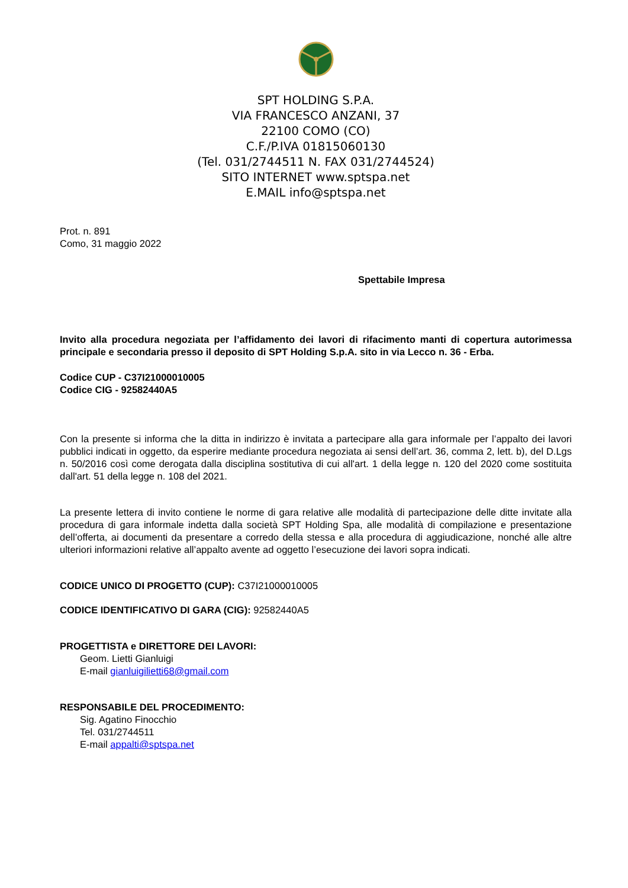SPT HOLDING S.P.A.
VIA FRANCESCO ANZANI, 37
22100 COMO (CO)
C.F./P.IVA 01815060130
(Tel. 031/2744511 N. FAX 031/2744524)
SITO INTERNET www.sptspa.net
E.MAIL info@sptspa.net
Prot. n. 891
Como, 31 maggio 2022
Spettabile Impresa
Invito alla procedura negoziata per l’affidamento dei lavori di rifacimento manti di copertura autorimessa principale e secondaria presso il deposito di SPT Holding S.p.A. sito in via Lecco n. 36 - Erba.
Codice CUP - C37I21000010005
Codice CIG - 92582440A5
Con la presente si informa che la ditta in indirizzo è invitata a partecipare alla gara informale per l’appalto dei lavori pubblici indicati in oggetto, da esperire mediante procedura negoziata ai sensi dell’art. 36, comma 2, lett. b), del D.Lgs n. 50/2016 così come derogata dalla disciplina sostitutiva di cui all'art. 1 della legge n. 120 del 2020 come sostituita dall'art. 51 della legge n. 108 del 2021.
La presente lettera di invito contiene le norme di gara relative alle modalità di partecipazione delle ditte invitate alla procedura di gara informale indetta dalla società SPT Holding Spa, alle modalità di compilazione e presentazione dell’offerta, ai documenti da presentare a corredo della stessa e alla procedura di aggiudicazione, nonché alle altre ulteriori informazioni relative all’appalto avente ad oggetto l’esecuzione dei lavori sopra indicati.
CODICE UNICO DI PROGETTO (CUP): C37I21000010005
CODICE IDENTIFICATIVO DI GARA (CIG): 92582440A5
PROGETTISTA e DIRETTORE DEI LAVORI:
Geom. Lietti Gianluigi
E-mail gianluigilietti68@gmail.com
RESPONSABILE DEL PROCEDIMENTO:
Sig. Agatino Finocchio
Tel. 031/2744511
E-mail appalti@sptspa.net